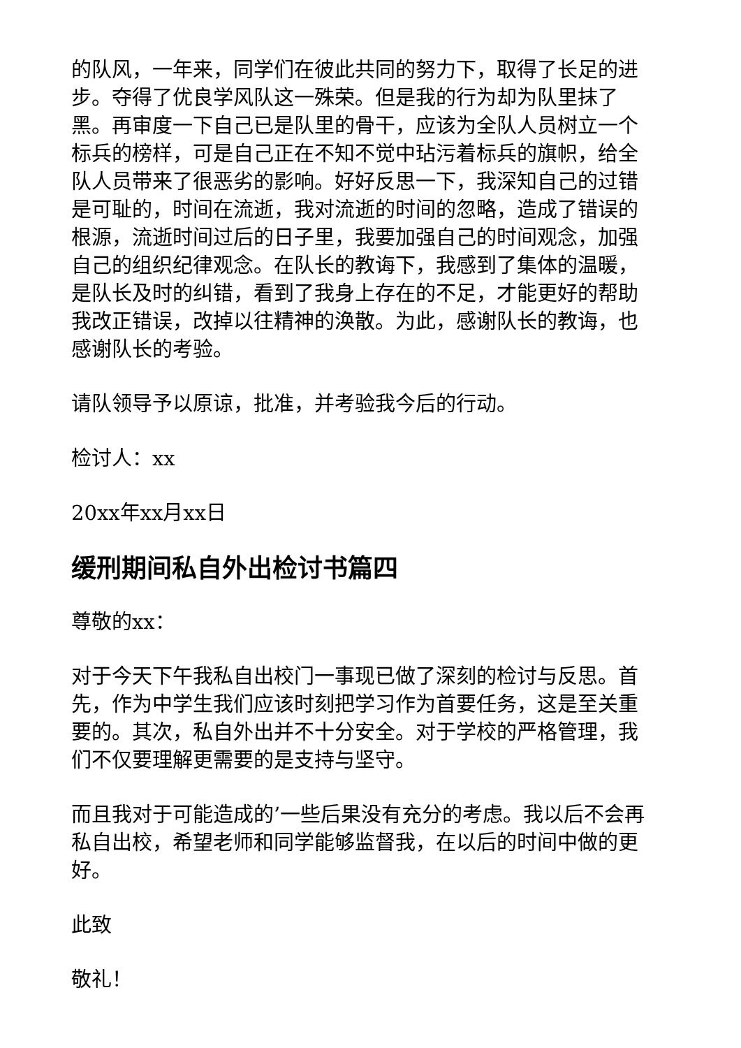的队风，一年来，同学们在彼此共同的努力下，取得了长足的进步。夺得了优良学风队这一殊荣。但是我的行为却为队里抹了黑。再审度一下自己已是队里的骨干，应该为全队人员树立一个标兵的榜样，可是自己正在不知不觉中玷污着标兵的旗帜，给全队人员带来了很恶劣的影响。好好反思一下，我深知自己的过错是可耻的，时间在流逝，我对流逝的时间的忽略，造成了错误的根源，流逝时间过后的日子里，我要加强自己的时间观念，加强自己的组织纪律观念。在队长的教诲下，我感到了集体的温暖，是队长及时的纠错，看到了我身上存在的不足，才能更好的帮助我改正错误，改掉以往精神的涣散。为此，感谢队长的教诲，也感谢队长的考验。
请队领导予以原谅，批准，并考验我今后的行动。
检讨人：xx
20xx年xx月xx日
缓刑期间私自外出检讨书篇四
尊敬的xx：
对于今天下午我私自出校门一事现已做了深刻的检讨与反思。首先，作为中学生我们应该时刻把学习作为首要任务，这是至关重要的。其次，私自外出并不十分安全。对于学校的严格管理，我们不仅要理解更需要的是支持与坚守。
而且我对于可能造成的’一些后果没有充分的考虑。我以后不会再私自出校，希望老师和同学能够监督我，在以后的时间中做的更好。
此致
敬礼！